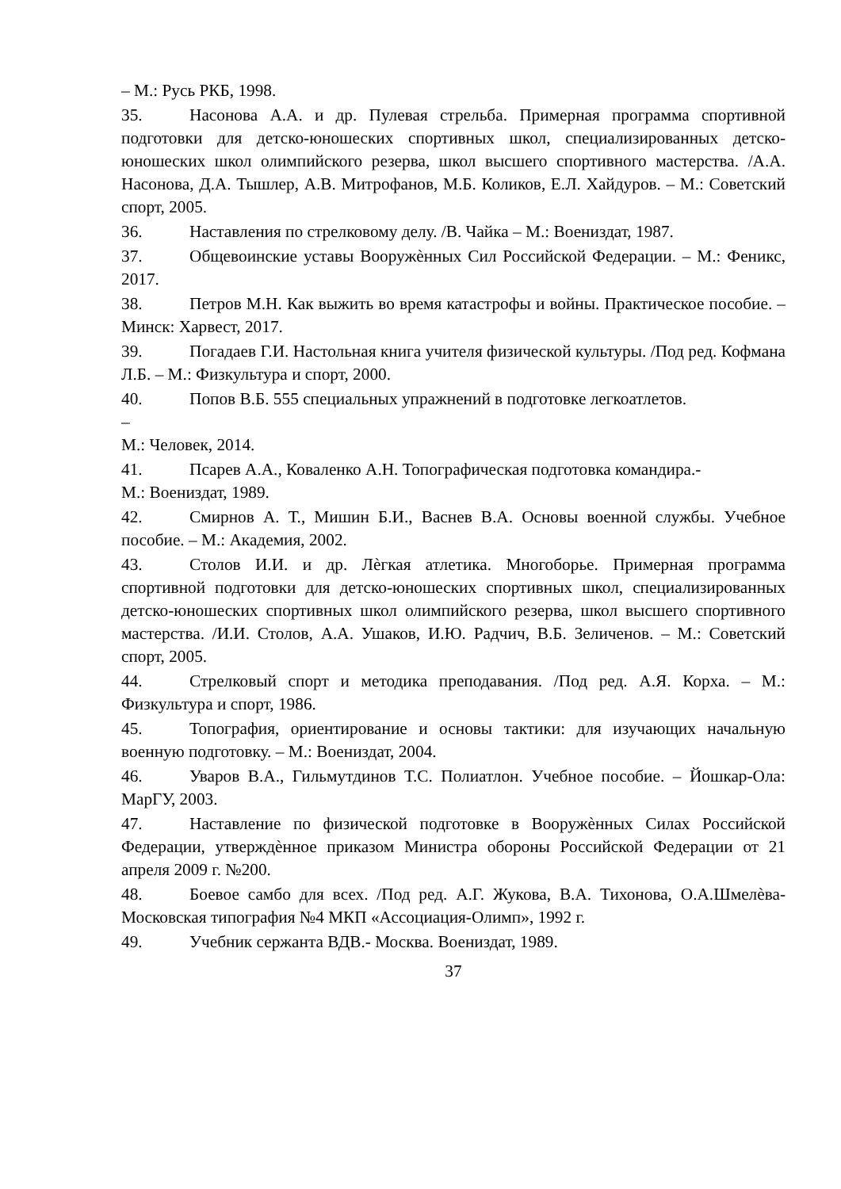– М.: Русь РКБ, 1998.
35. Насонова А.А. и др. Пулевая стрельба. Примерная программа спортивной подготовки для детско-юношеских спортивных школ, специализированных детско-юношеских школ олимпийского резерва, школ высшего спортивного мастерства. /А.А. Насонова, Д.А. Тышлер, А.В. Митрофанов, М.Б. Коликов, Е.Л. Хайдуров. – М.: Советский спорт, 2005.
36. Наставления по стрелковому делу. /В. Чайка – М.: Воениздат, 1987.
37. Общевоинские уставы Вооружѐнных Сил Российской Федерации. – М.: Феникс, 2017.
38. Петров М.Н. Как выжить во время катастрофы и войны. Практическое пособие. – Минск: Харвест, 2017.
39. Погадаев Г.И. Настольная книга учителя физической культуры. /Под ред. Кофмана Л.Б. – М.: Физкультура и спорт, 2000.
40. Попов В.Б. 555 специальных упражнений в подготовке легкоатлетов.
–
М.: Человек, 2014.
41. Псарев А.А., Коваленко А.Н. Топографическая подготовка командира.-
М.: Воениздат, 1989.
42. Смирнов А. Т., Мишин Б.И., Васнев В.А. Основы военной службы. Учебное пособие. – М.: Академия, 2002.
43. Столов И.И. и др. Лѐгкая атлетика. Многоборье. Примерная программа спортивной подготовки для детско-юношеских спортивных школ, специализированных детско-юношеских спортивных школ олимпийского резерва, школ высшего спортивного мастерства. /И.И. Столов, А.А. Ушаков, И.Ю. Радчич, В.Б. Зеличенов. – М.: Советский спорт, 2005.
44. Стрелковый спорт и методика преподавания. /Под ред. А.Я. Корха. – М.: Физкультура и спорт, 1986.
45. Топография, ориентирование и основы тактики: для изучающих начальную военную подготовку. – М.: Воениздат, 2004.
46. Уваров В.А., Гильмутдинов Т.С. Полиатлон. Учебное пособие. – Йошкар-Ола: МарГУ, 2003.
47. Наставление по физической подготовке в Вооружѐнных Силах Российской Федерации, утверждѐнное приказом Министра обороны Российской Федерации от 21 апреля 2009 г. №200.
48. Боевое самбо для всех. /Под ред. А.Г. Жукова, В.А. Тихонова, О.А.Шмелѐва- Московская типография №4 МКП «Ассоциация-Олимп», 1992 г.
49. Учебник сержанта ВДВ.- Москва. Воениздат, 1989.
37